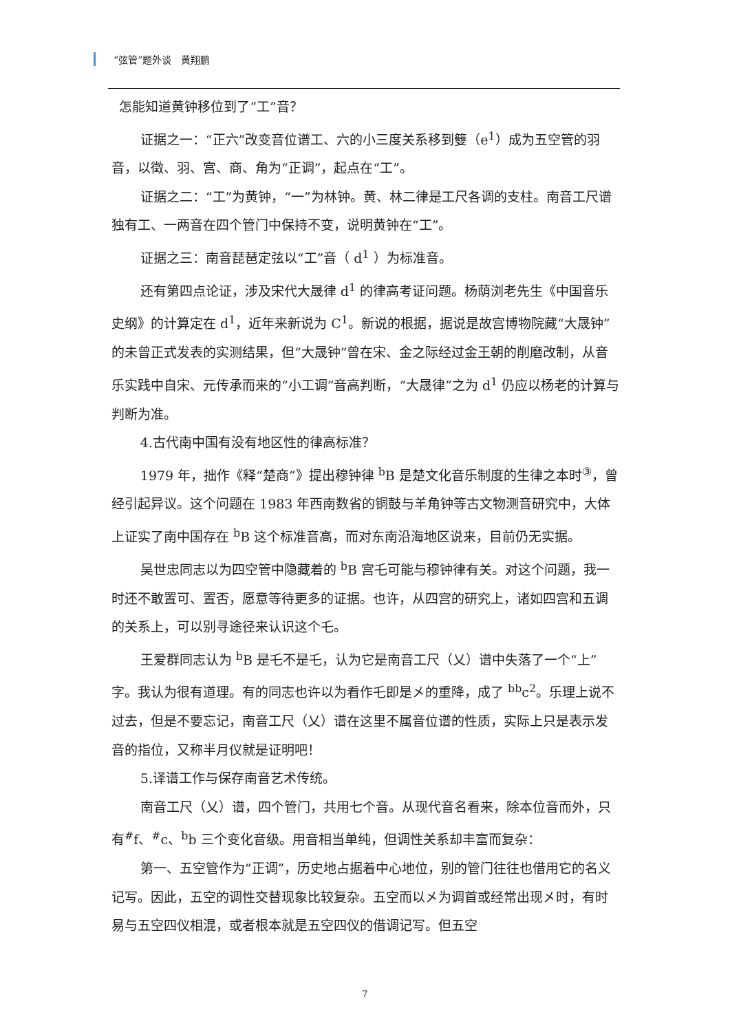“弦管”题外谈　黄翔鹏
怎能知道黄钟移位到了“工”音？
证据之一：“正六”改变音位谱工、六的小三度关系移到䉶（e<sup>1</sup>）成为五空管的羽音，以徵、羽、宫、商、角为“正调”，起点在“工”。
证据之二：“工”为黄钟，“一”为林钟。黄、林二律是工尺各调的支柱。南音工尺谱独有工、一两音在四个管门中保持不变，说明黄钟在“工”。
证据之三：南音琵琶定弦以“工”音（ d<sup>1</sup> ）为标准音。
还有第四点论证，涉及宋代大晟律 d<sup>1</sup> 的律高考证问题。杨荫浏老先生《中国音乐史纲》的计算定在 d<sup>1</sup>，近年来新说为 C<sup>1</sup>。新说的根据，据说是故宫博物院藏“大晟钟”的未曾正式发表的实测结果，但“大晟钟”曾在宋、金之际经过金王朝的削磨改制，从音乐实践中自宋、元传承而来的“小工调”音高判断，“大晟律”之为 d<sup>1</sup> 仍应以杨老的计算与判断为准。
4.古代南中国有没有地区性的律高标准？
1979 年，拙作《释“楚商”》提出穆钟律 <sup>b</sup>B 是楚文化音乐制度的生律之本时<sup>③</sup>，曾经引起异议。这个问题在 1983 年西南数省的铜鼓与羊角钟等古文物测音研究中，大体上证实了南中国存在 <sup>b</sup>B 这个标准音高，而对东南沿海地区说来，目前仍无实据。
吴世忠同志以为四空管中隐藏着的 <sup>b</sup>B 宫乇可能与穆钟律有关。对这个问题，我一时还不敢置可、置否，愿意等待更多的证据。也许，从四宫的研究上，诸如四宫和五调的关系上，可以别寻途径来认识这个乇。
王爱群同志认为 <sup>b</sup>B 是乇不是乇，认为它是南音工尺（乂）谱中失落了一个“上”字。我认为很有道理。有的同志也许以为看作乇即是㐅的重降，成了 <sup>bb</sup>c<sup>2</sup>。乐理上说不过去，但是不要忘记，南音工尺（乂）谱在这里不属音位谱的性质，实际上只是表示发音的指位，又称半月仪就是证明吧！
5.译谱工作与保存南音艺术传统。
南音工尺（乂）谱，四个管门，共用七个音。从现代音名看来，除本位音而外，只有<sup>#</sup>f、<sup>#</sup>c、<sup>b</sup>b 三个变化音级。用音相当单纯，但调性关系却丰富而复杂：
第一、五空管作为“正调”，历史地占据着中心地位，别的管门往往也借用它的名义记写。因此，五空的调性交替现象比较复杂。五空而以㐅为调首或经常出现㐅时，有时易与五空四仪相混，或者根本就是五空四仪的借调记写。但五空
7